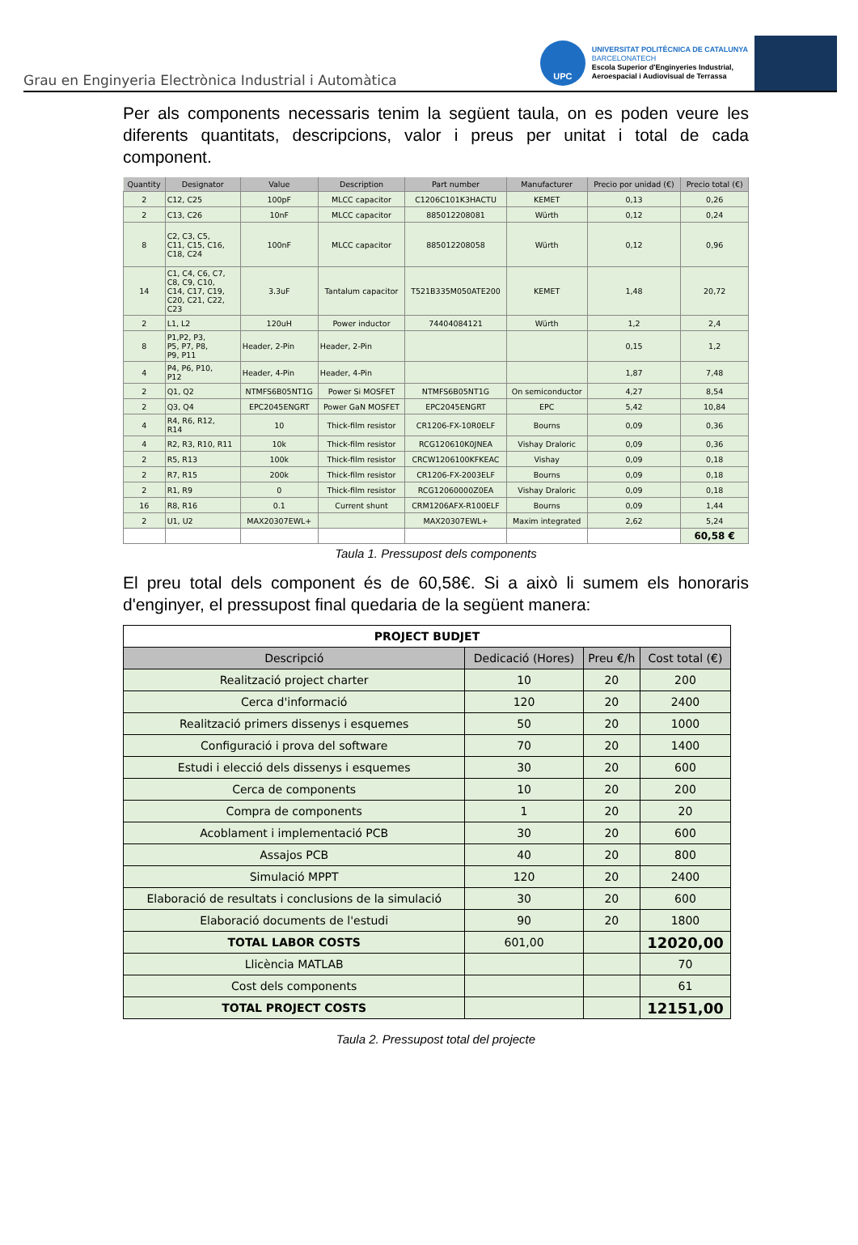Grau en Enginyeria Electrònica Industrial i Automàtica
UPC
UNIVERSITAT POLITÈCNICA DE CATALUNYA
BARCELONATECH
Escola Superior d'Enginyeries Industrial,
Aeroespacial i Audiovisual de Terrassa
Per als components necessaris tenim la següent taula, on es poden veure les diferents quantitats, descripcions, valor i preus per unitat i total de cada component.
| Quantity | Designator | Value | Description | Part number | Manufacturer | Precio por unidad (€) | Precio total (€) |
| --- | --- | --- | --- | --- | --- | --- | --- |
| 2 | C12, C25 | 100pF | MLCC capacitor | C1206C101K3HACTU | KEMET | 0,13 | 0,26 |
| 2 | C13, C26 | 10nF | MLCC capacitor | 885012208081 | Würth | 0,12 | 0,24 |
| 8 | C2, C3, C5, C11, C15, C16, C18, C24 | 100nF | MLCC capacitor | 885012208058 | Würth | 0,12 | 0,96 |
| 14 | C1, C4, C6, C7, C8, C9, C10, C14, C17, C19, C20, C21, C22, C23 | 3.3uF | Tantalum capacitor | T521B335M050ATE200 | KEMET | 1,48 | 20,72 |
| 2 | L1, L2 | 120uH | Power inductor | 74404084121 | Würth | 1,2 | 2,4 |
| 8 | P1,P2, P3, P5, P7, P8, P9, P11 | Header, 2-Pin | Header, 2-Pin | | | 0,15 | 1,2 |
| 4 | P4, P6, P10, P12 | Header, 4-Pin | Header, 4-Pin | | | 1,87 | 7,48 |
| 2 | Q1, Q2 | NTMFS6B05NT1G | Power Si MOSFET | NTMFS6B05NT1G | On semiconductor | 4,27 | 8,54 |
| 2 | Q3, Q4 | EPC2045ENGRT | Power GaN MOSFET | EPC2045ENGRT | EPC | 5,42 | 10,84 |
| 4 | R4, R6, R12, R14 | 10 | Thick-film resistor | CR1206-FX-10R0ELF | Bourns | 0,09 | 0,36 |
| 4 | R2, R3, R10, R11 | 10k | Thick-film resistor | RCG120610K0JNEA | Vishay Draloric | 0,09 | 0,36 |
| 2 | R5, R13 | 100k | Thick-film resistor | CRCW1206100KFKEAC | Vishay | 0,09 | 0,18 |
| 2 | R7, R15 | 200k | Thick-film resistor | CR1206-FX-2003ELF | Bourns | 0,09 | 0,18 |
| 2 | R1, R9 | 0 | Thick-film resistor | RCG12060000Z0EA | Vishay Draloric | 0,09 | 0,18 |
| 16 | R8, R16 | 0.1 | Current shunt | CRM1206AFX-R100ELF | Bourns | 0,09 | 1,44 |
| 2 | U1, U2 | MAX20307EWL+ | | MAX20307EWL+ | Maxim integrated | 2,62 | 5,24 |
| | | | | | | | 60,58 € |
Taula 1. Pressupost dels components
El preu total dels component és de 60,58€. Si a això li sumem els honoraris d'enginyer, el pressupost final quedaria de la següent manera:
| PROJECT BUDJET | | | |
| Descripció | Dedicació (Hores) | Preu €/h | Cost total (€) |
| Realització project charter | 10 | 20 | 200 |
| Cerca d'informació | 120 | 20 | 2400 |
| Realització primers dissenys i esquemes | 50 | 20 | 1000 |
| Configuració i prova del software | 70 | 20 | 1400 |
| Estudi i elecció dels dissenys i esquemes | 30 | 20 | 600 |
| Cerca de components | 10 | 20 | 200 |
| Compra de components | 1 | 20 | 20 |
| Acoblament i implementació PCB | 30 | 20 | 600 |
| Assajos PCB | 40 | 20 | 800 |
| Simulació MPPT | 120 | 20 | 2400 |
| Elaboració de resultats i conclusions de la simulació | 30 | 20 | 600 |
| Elaboració documents de l'estudi | 90 | 20 | 1800 |
| TOTAL LABOR COSTS | 601,00 | | 12020,00 |
| Llicència MATLAB | | | 70 |
| Cost dels components | | | 61 |
| TOTAL PROJECT COSTS | | | 12151,00 |
Taula 2. Pressupost total del projecte